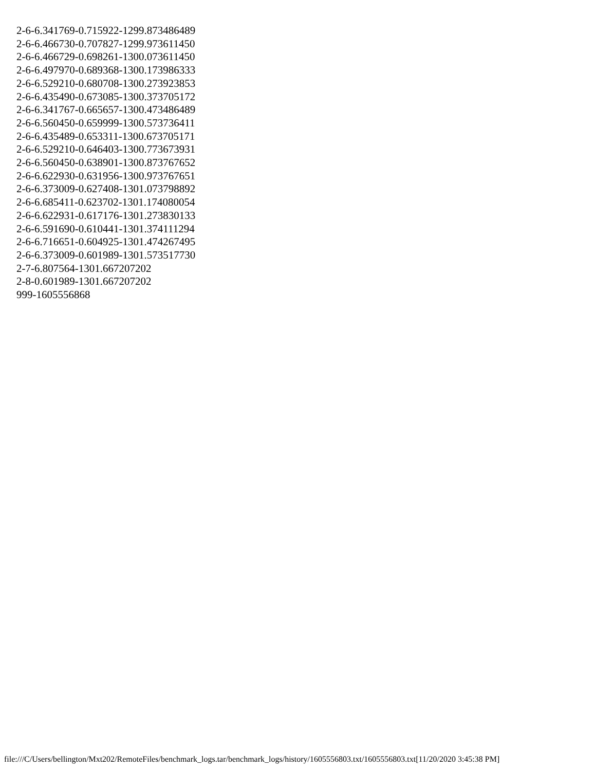2-6-6.341769-0.715922-1299.873486489
2-6-6.466730-0.707827-1299.973611450
2-6-6.466729-0.698261-1300.073611450
2-6-6.497970-0.689368-1300.173986333
2-6-6.529210-0.680708-1300.273923853
2-6-6.435490-0.673085-1300.373705172
2-6-6.341767-0.665657-1300.473486489
2-6-6.560450-0.659999-1300.573736411
2-6-6.435489-0.653311-1300.673705171
2-6-6.529210-0.646403-1300.773673931
2-6-6.560450-0.638901-1300.873767652
2-6-6.622930-0.631956-1300.973767651
2-6-6.373009-0.627408-1301.073798892
2-6-6.685411-0.623702-1301.174080054
2-6-6.622931-0.617176-1301.273830133
2-6-6.591690-0.610441-1301.374111294
2-6-6.716651-0.604925-1301.474267495
2-6-6.373009-0.601989-1301.573517730
2-7-6.807564-1301.667207202
2-8-0.601989-1301.667207202
999-1605556868
file:///C/Users/bellington/Mxt202/RemoteFiles/benchmark_logs.tar/benchmark_logs/history/1605556803.txt/1605556803.txt[11/20/2020 3:45:38 PM]